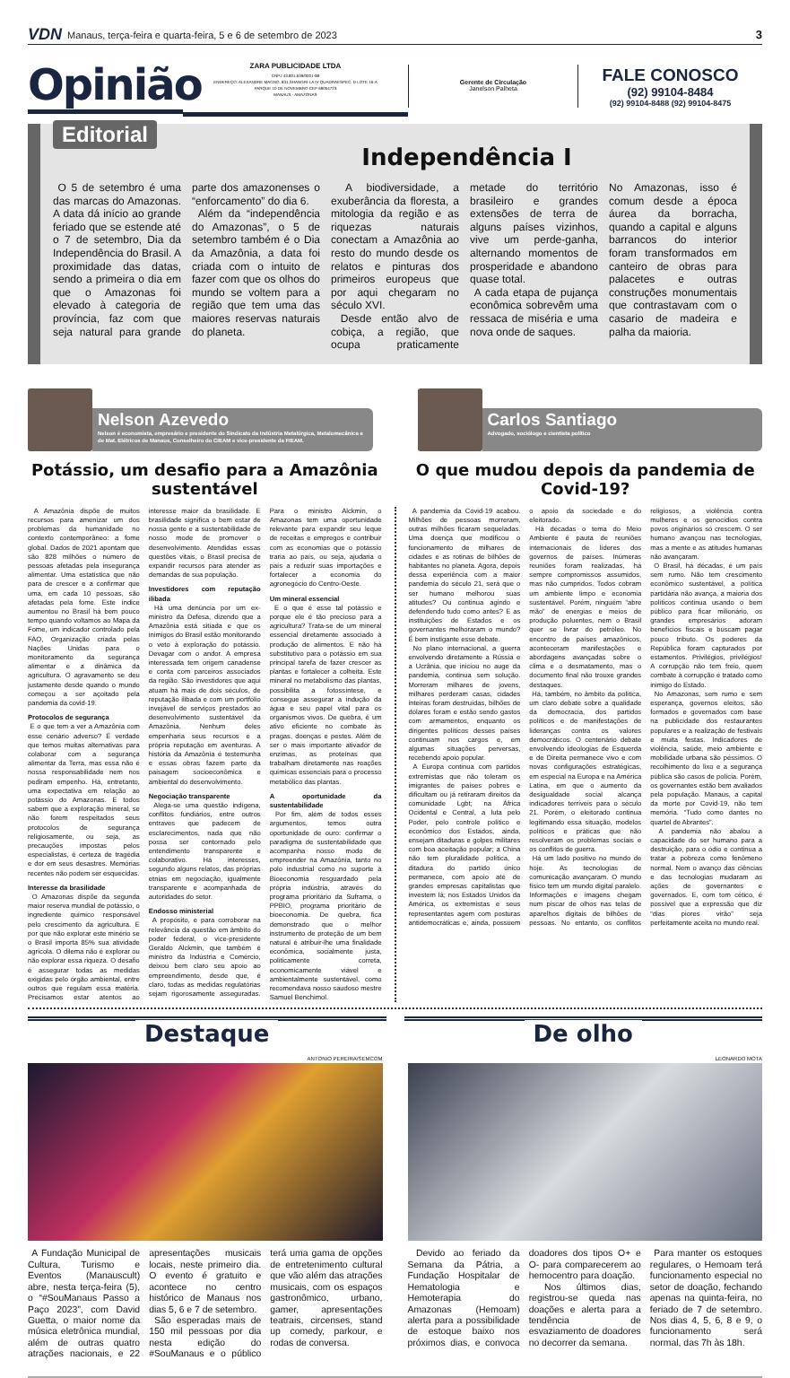VDN Manaus, terça-feira e quarta-feira, 5 e 6 de setembro de 2023 3
Opinião
ZARA PUBLICIDADE LTDA
CNPJ 43.801.639/0001-89
ENDEREÇO: ALEXANDRE MAGNO, 831,SHANGRI-LA IV QUADRAESPEC. D LOTE 16-A
PARQUE 10 DE NOVEMBRO CEP 69054723
MANAUS - AMAZONAS
Gerente de Circulação
Janelson Palheta
FALE CONOSCO
(92) 99104-8484
(92) 99104-8488 (92) 99104-8475
Editorial
Independência I
O 5 de setembro é uma das marcas do Amazonas. A data dá início ao grande feriado que se estende até o 7 de setembro, Dia da Independência do Brasil. A proximidade das datas, sendo a primeira o dia em que o Amazonas foi elevado à categoria de província, faz com que seja natural para grande parte dos amazonenses o “enforcamento” do dia 6.
Além da “independência do Amazonas”, o 5 de setembro também é o Dia da Amazônia, a data foi criada com o intuito de fazer com que os olhos do mundo se voltem para a região que tem uma das maiores reservas naturais do planeta.
A biodiversidade, a exuberância da floresta, a mitologia da região e as riquezas naturais conectam a Amazônia ao resto do mundo desde os relatos e pinturas dos primeiros europeus que por aqui chegaram no século XVI.
Desde então alvo de cobiça, a região, que ocupa praticamente metade do território brasileiro e grandes extensões de terra de alguns países vizinhos, vive um perde-ganha, alternando momentos de prosperidade e abandono quase total.
A cada etapa de pujança econômica sobrevêm uma ressaca de miséria e uma nova onde de saques.
No Amazonas, isso é comum desde a época áurea da borracha, quando a capital e alguns barrancos do interior foram transformados em canteiro de obras para palacetes e outras construções monumentais que contrastavam com o casario de madeira e palha da maioria.
Nelson Azevedo
Nelson é economista, empresário e presidente do Sindicato da Indústria Metalúrgica, Metalomecânica e de Mat. Elétricos de Manaus, Conselheiro do CIEAM e vice-presidente da FIEAM.
Carlos Santiago
Advogado, sociólogo e cientista político
Potássio, um desafio para a Amazônia sustentável
O que mudou depois da pandemia de Covid-19?
A Amazônia dispõe de muitos recursos para amenizar um dos problemas da humanidade no contexto contemporâneo: a fome global. Dados de 2021 apontam que são 828 milhões o número de pessoas afetadas pela insegurança alimentar. Uma estatística que não para de crescer e a confirmar que uma, em cada 10 pessoas, são afetadas pela fome. Este índice aumentou no Brasil há bem pouco tempo quando voltamos ao Mapa da Fome, um indicador controlado pela FAO, Organização criada pelas Nações Unidas para o monitoramento da segurança alimentar e a dinâmica da agricultura. O agravamento se deu justamente desde quando o mundo começou a ser açoitado pela pandemia da covid-19.
Protocolos de segurança
E o que tem a ver a Amazônia com esse cenário adverso? É verdade que temos muitas alternativas para colaborar com a segurança alimentar da Terra, mas essa não é nossa responsabilidade nem nos pediram empenho. Há, entretanto, uma expectativa em relação ao potássio do Amazonas. E todos sabem que a exploração mineral, se não forem respeitados seus protocolos de segurança religiosamente, ou seja, as precauções impostas pelos especialistas, é certeza de tragédia e dor em seus desastres. Memórias recentes não podem ser esquecidas.
Interesse da brasilidade
O Amazonas dispõe da segunda maior reserva mundial de potássio, o ingrediente químico responsável pelo crescimento da agricultura. E por que não explorar este minério se o Brasil importa 85% sua atividade agrícola. O dilema não é explorar ou não explorar essa riqueza. O desafio é assegurar todas as medidas exigidas pelo órgão ambiental, entre outros que regulam essa matéria. Precisamos estar atentos ao interesse maior da brasilidade. E brasilidade significa o bem estar de nossa gente e a sustentabilidade de nosso mode de promover o desenvolvimento. Atendidas essas questões vitais, o Brasil precisa de expandir recursos para atender as demandas de sua população.
Investidores com reputação ilibada
Há uma denúncia por um ex-ministro da Defesa, dizendo que a Amazônia está sitiada e que os inimigos do Brasil estão monitorando o veto à exploração do potássio. Devagar com o andor. A empresa interessada tem origem canadense e conta com parceiros associados da região. São investidores que aqui atuam há mais de dois séculos, de reputação ilibada e com um portfólio invejável de serviços prestados ao desenvolvimento sustentável da Amazônia. Nenhum deles empenharia seus recursos e a própria reputação em aventuras. A história da Amazônia é testemunha e essas obras fazem parte da paisagem socioeconômica e ambiental do desenvolvimento.
Negociação transparente
Alega-se uma questão indígena, conflitos fundiários, entre outros entraves que padecem de esclarecimentos, nada que não possa ser contornado pelo entendimento transparente e colaborativo. Há interesses, segundo alguns relatos, das próprias etnias em negociação, igualmente transparente e acompanhada de autoridades do setor.
Endosso ministerial
A propósito, e para corroborar na relevância da questão em âmbito do poder federal, o vice-presidente Geraldo Alckmin, que também é ministro da Indústria e Comércio, deixou bem claro seu apoio ao empreendimento, desde que, é claro, todas as medidas regulatórias sejam rigorosamente asseguradas. Para o ministro Alckmin, o Amazonas tem uma oportunidade relevante para expandir seu leque de receitas e empregos e contribuir com as economias que o potássio traria ao país, ou seja, ajudaria o país a reduzir suas importações e fortalecer a economia do agronegócio do Centro-Oeste.
Um mineral essencial
E o que é esse tal potássio e porque ele é tão precioso para a agricultura? Trata-se de um mineral essencial diretamente associado à produção de alimentos. E não há substitutivo para o potássio em sua principal tarefa de fazer crescer as plantas e fortalecer a colheita. Este mineral no metabolismo das plantas, possibilita a fotossíntese, e consegue assegurar a indução da água e seu papel vital para os organismos vivos. De quebra, é um ativo eficiente no combate às pragas, doenças e pestes. Além de ser o mais importante ativador de enzimas, as proteínas que trabalham diretamente nas reações químicas essenciais para o processo metabólico das plantas.
A oportunidade da sustentabilidade
Por fim, além de todos esses argumentos, temos outra oportunidade de ouro: confirmar o paradigma de sustentabilidade que acompanha nosso modo de empreender na Amazônia, tanto no polo industrial como no suporte à Bioeconomia resguardado pela própria indústria, através do programa prioritário da Suframa, o PPBIO, programa prioritário de bioeconomia. De quebra, fica demonstrado que o melhor instrumento de proteção de um bem natural é atribuir-lhe uma finalidade econômica, socialmente justa, politicamente correta, economicamente viável e ambientalmente sustentável, como recomendava nosso saudoso mestre Samuel Benchimol.
A pandemia da Covid-19 acabou. Milhões de pessoas morreram, outras milhões ficaram sequeladas. Uma doença que modificou o funcionamento de milhares de cidades e as rotinas de bilhões de habitantes no planeta. Agora, depois dessa experiência com a maior pandemia do século 21, será que o ser humano melhorou suas atitudes? Ou continua agindo e defendendo tudo como antes? E as instituições de Estados e os governantes melhoraram o mundo? É bem instigante esse debate.
No plano internacional, a guerra envolvendo diretamente a Rússia e a Ucrânia, que iniciou no auge da pandemia, continua sem solução. Morreram milhares de jovens, milhares perderam casas, cidades inteiras foram destruídas, bilhões de dólares foram e estão sendo gastos com armamentos, enquanto os dirigentes políticos desses países continuam nos cargos e, em algumas situações perversas, recebendo apoio popular.
A Europa continua com partidos extremistas que não toleram os imigrantes de países pobres e dificultam ou já retiraram direitos da comunidade Lgbt; na África Ocidental e Central, a luta pelo Poder, pelo controle político e econômico dos Estados, ainda, ensejam ditaduras e golpes militares com boa aceitação popular; a China não tem pluralidade política, a ditadura do partido único permanece, com apoio até de grandes empresas capitalistas que investem lá; nos Estados Unidos da América, os extremistas e seus representantes agem com posturas antidemocráticas e, ainda, possuem o apoio da sociedade e do eleitorado.
Há décadas o tema do Meio Ambiente é pauta de reuniões internacionais de líderes dos governos de países. Inúmeras reuniões foram realizadas, há sempre compromissos assumidos, mas não cumpridos. Todos cobram um ambiente limpo e economia sustentável. Porém, ninguém “abre mão” de energias e meios de produção poluentes, nem o Brasil quer se livrar do petróleo. No encontro de países amazônicos, aconteceram manifestações e abordagens avançadas sobre o clima e o desmatamento, mas o documento final não trouxe grandes destaques.
Há, também, no âmbito da política, um claro debate sobre a qualidade da democracia, dos partidos políticos e de manifestações de lideranças contra os valores democráticos. O centenário debate envolvendo ideologias de Esquerda e de Direita permanece vivo e com novas configurações estratégicas, em especial na Europa e na América Latina, em que o aumento da desigualdade social alcança indicadores terríveis para o século 21. Porém, o eleitorado continua legitimando essa situação, modelos políticos e práticas que não resolveram os problemas sociais e os conflitos de guerra.
Há um lado positivo no mundo de hoje. As tecnologias de comunicação avançaram. O mundo físico tem um mundo digital paralelo. Informações e imagens chegam num piscar de olhos nas telas de aparelhos digitais de bilhões de pessoas. No entanto, os conflitos religiosos, a violência contra mulheres e os genocídios contra povos originários só crescem. O ser humano avançou nas tecnologias, mas a mente e as atitudes humanas não avançaram.
O Brasil, há décadas, é um país sem rumo. Não tem crescimento econômico sustentável, a política partidária não avança, a maioria dos políticos continua usando o bem público para ficar milionário, os grandes empresários adoram benefícios fiscais e buscam pagar pouco tributo. Os poderes da República foram capturados por estamentos. Privilégios, privilégios! A corrupção não tem freio, quem combate à corrupção é tratado como inimigo do Estado.
No Amazonas, sem rumo e sem esperança, governos eleitos, são formados e governados com base na publicidade dos restaurantes populares e a realização de festivais e muita festas. Indicadores de violência, saúde, meio ambiente e mobilidade urbana são péssimos. O recolhimento do lixo e a segurança pública são casos de polícia. Porém, os governantes estão bem avaliados pela população. Manaus, a capital da morte por Covid-19, não tem memória. “Tudo como dantes no quartel de Abrantes”.
A pandemia não abalou a capacidade do ser humano para a destruição, para o ódio e continua a tratar a pobreza como fenômeno normal. Nem o avanço das ciências e das tecnologias mudaram as ações de governantes e governados. E, com tom cético, é possível que a expressão que diz “dias piores virão” seja perfeitamente aceita no mundo real.
Destaque De olho
ANTONIO PEREIRA/SEMCOM
A Fundação Municipal de Cultura, Turismo e Eventos (Manauscult) abre, nesta terça-feira (5), o “#SouManaus Passo a Paço 2023”, com David Guetta, o maior nome da música eletrônica mundial, além de outras quatro atrações nacionais, e 22 apresentações musicais locais, neste primeiro dia. O evento é gratuito e acontece no centro histórico de Manaus nos dias 5, 6 e 7 de setembro.
São esperadas mais de 150 mil pessoas por dia nesta edição do #SouManaus e o público terá uma gama de opções de entretenimento cultural que vão além das atrações musicais, com os espaços gastronômico, urbano, gamer, apresentações teatrais, circenses, stand up comedy, parkour, e rodas de conversa.
LEONARDO MOTA
Devido ao feriado da Semana da Pátria, a Fundação Hospitalar de Hematologia e Hemoterapia do Amazonas (Hemoam) alerta para a possibilidade de estoque baixo nos próximos dias, e convoca doadores dos tipos O+ e O- para comparecerem ao hemocentro para doação.
Nos últimos dias, registrou-se queda nas doações e alerta para a tendência de esvaziamento de doadores no decorrer da semana.
Para manter os estoques regulares, o Hemoam terá funcionamento especial no setor de doação, fechando apenas na quinta-feira, no feriado de 7 de setembro. Nos dias 4, 5, 6, 8 e 9, o funcionamento será normal, das 7h às 18h.